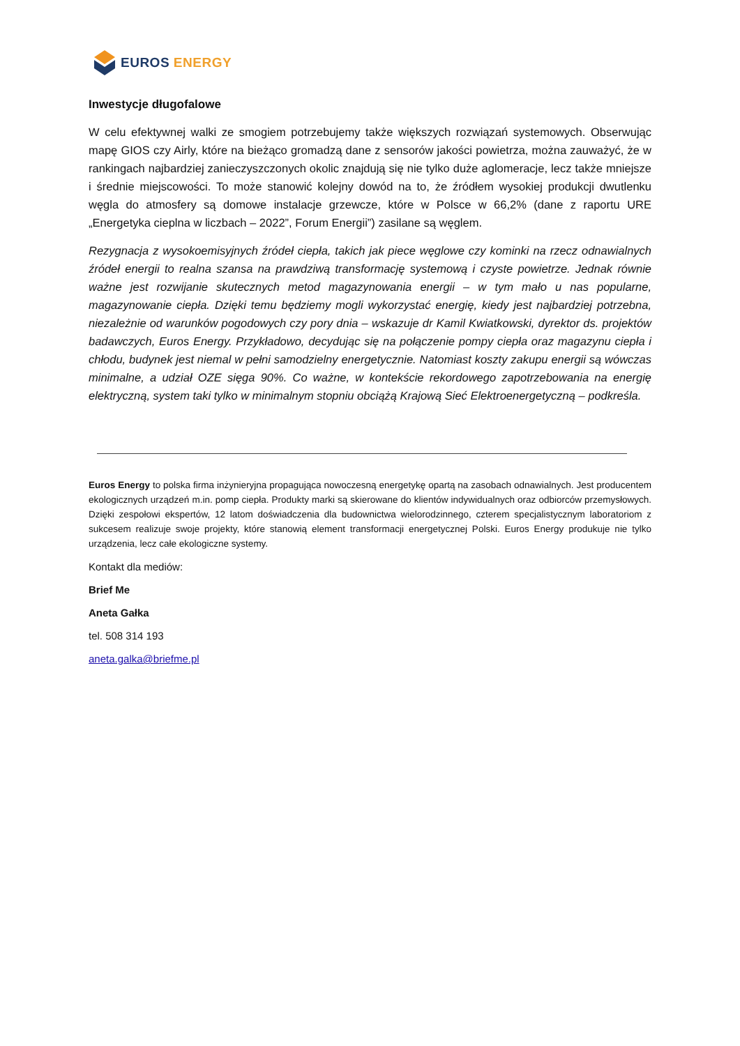EUROS ENERGY
Inwestycje długofalowe
W celu efektywnej walki ze smogiem potrzebujemy także większych rozwiązań systemowych. Obserwując mapę GIOS czy Airly, które na bieżąco gromadzą dane z sensorów jakości powietrza, można zauważyć, że w rankingach najbardziej zanieczyszczonych okolic znajdują się nie tylko duże aglomeracje, lecz także mniejsze i średnie miejscowości. To może stanowić kolejny dowód na to, że źródłem wysokiej produkcji dwutlenku węgla do atmosfery są domowe instalacje grzewcze, które w Polsce w 66,2% (dane z raportu URE „Energetyka cieplna w liczbach – 2022”, Forum Energii”) zasilane są węglem.
Rezygnacja z wysokoemisyjnych źródeł ciepła, takich jak piece węglowe czy kominki na rzecz odnawialnych źródeł energii to realna szansa na prawdziwą transformację systemową i czyste powietrze. Jednak równie ważne jest rozwijanie skutecznych metod magazynowania energii – w tym mało u nas popularne, magazynowanie ciepła. Dzięki temu będziemy mogli wykorzystać energię, kiedy jest najbardziej potrzebna, niezależnie od warunków pogodowych czy pory dnia – wskazuje dr Kamil Kwiatkowski, dyrektor ds. projektów badawczych, Euros Energy. Przykładowo, decydując się na połączenie pompy ciepła oraz magazynu ciepła i chłodu, budynek jest niemal w pełni samodzielny energetycznie. Natomiast koszty zakupu energii są wówczas minimalne, a udział OZE sięga 90%. Co ważne, w kontekście rekordowego zapotrzebowania na energię elektryczną, system taki tylko w minimalnym stopniu obciążą Krajową Sieć Elektroenergetyczną – podkreśla.
Euros Energy to polska firma inżynieryjna propagująca nowoczesną energetykę opartą na zasobach odnawialnych. Jest producentem ekologicznych urządzeń m.in. pomp ciepła. Produkty marki są skierowane do klientów indywidualnych oraz odbiorców przemysłowych. Dzięki zespołowi ekspertów, 12 latom doświadczenia dla budownictwa wielorodzinnego, czterem specjalistycznym laboratoriom z sukcesem realizuje swoje projekty, które stanowią element transformacji energetycznej Polski. Euros Energy produkuje nie tylko urządzenia, lecz całe ekologiczne systemy.
Kontakt dla mediów:
Brief Me
Aneta Gałka
tel. 508 314 193
aneta.galka@briefme.pl